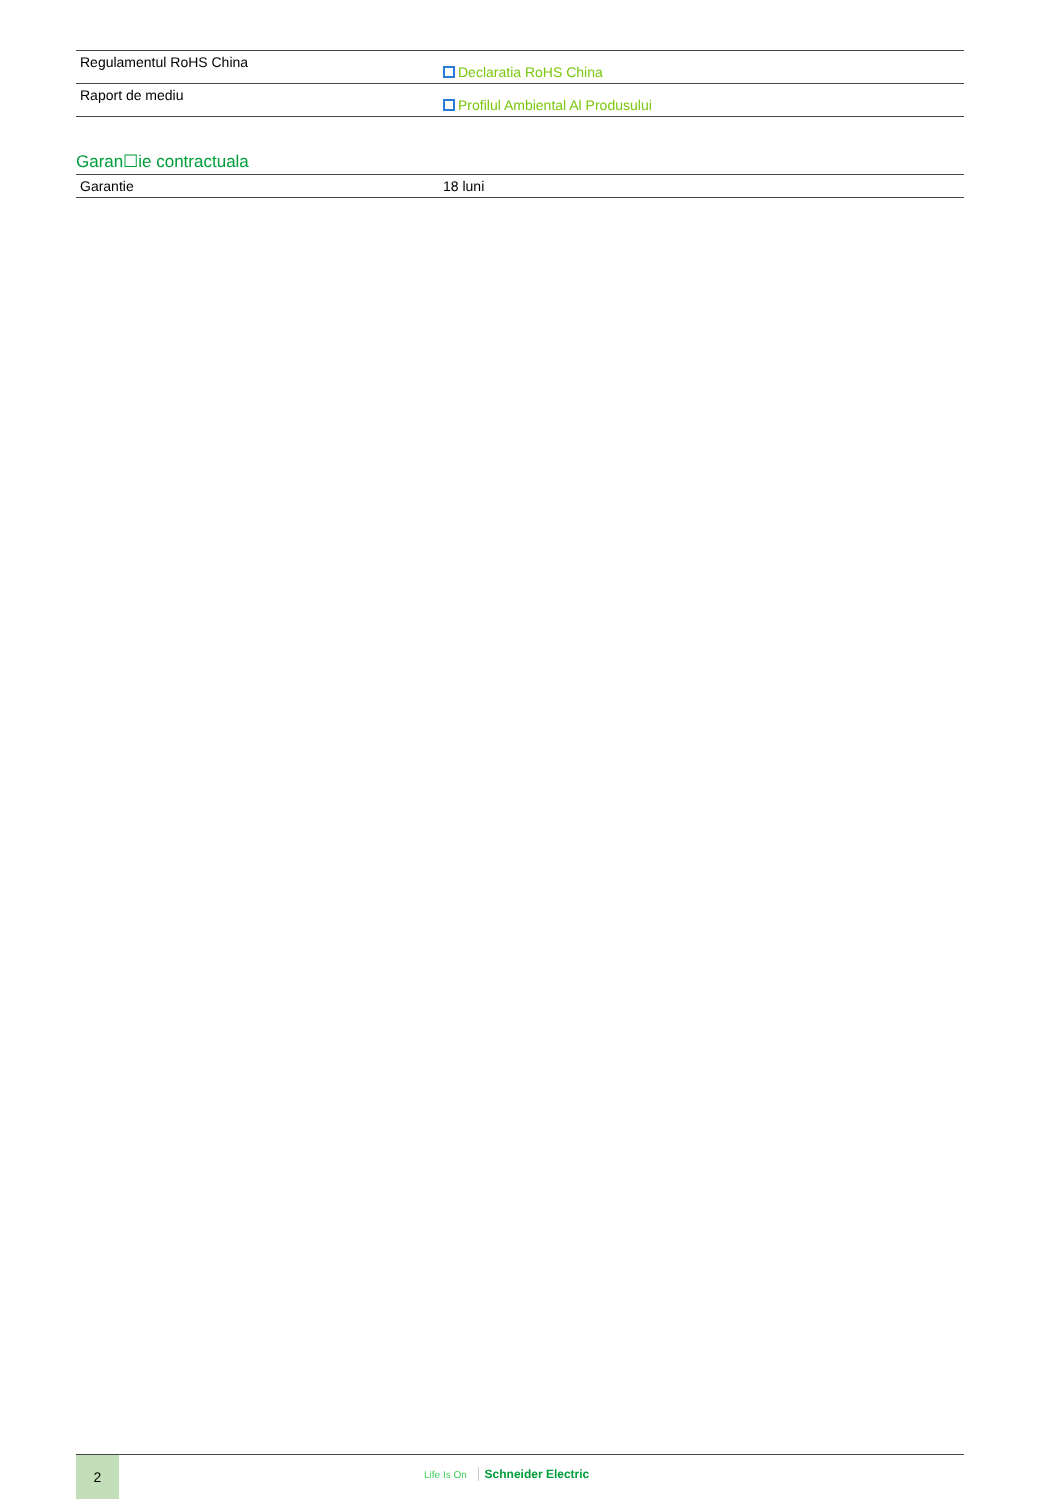| Regulamentul RoHS China | Declaratia RoHS China |
| Raport de mediu | Profilul Ambiental Al Produsului |
Garan☐ie contractuala
| Garantie | 18 luni |
2
Life Is On Schneider Electric